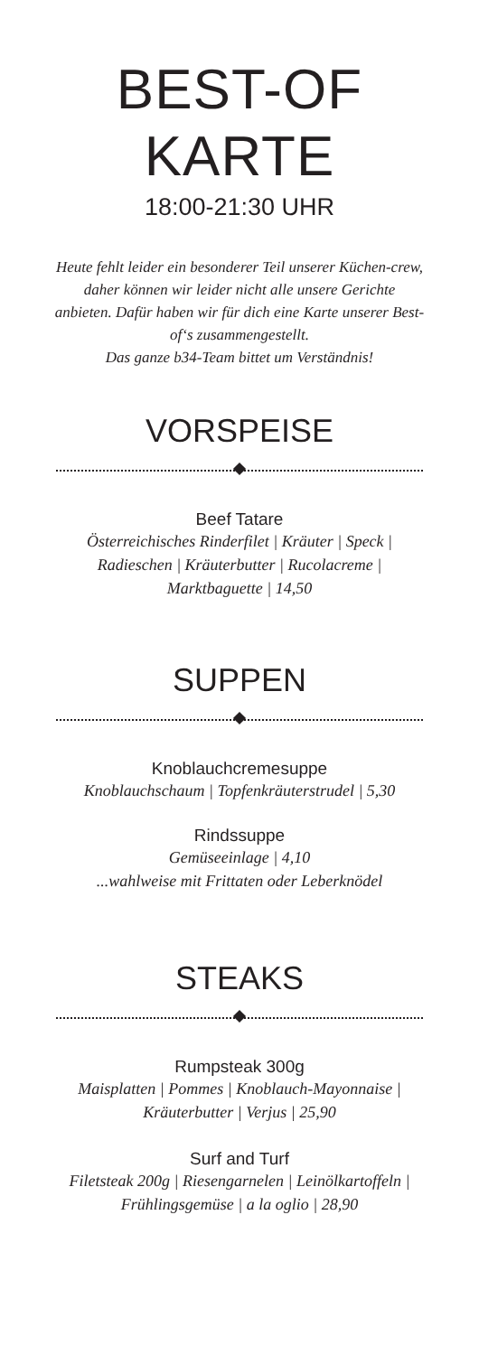BEST-OF
KARTE
18:00-21:30 UHR
Heute fehlt leider ein besonderer Teil unserer Küchen-crew, daher können wir leider nicht alle unsere Gerichte anbieten. Dafür haben wir für dich eine Karte unserer Best-of‘s zusammengestellt.
Das ganze b34-Team bittet um Verständnis!
VORSPEISE
Beef Tatare
Österreichisches Rinderfilet | Kräuter | Speck | Radieschen | Kräuterbutter | Rucolacreme | Marktbaguette | 14,50
SUPPEN
Knoblauchcremesuppe
Knoblauchschaum | Topfenkräuterstrudel | 5,30
Rindssuppe
Gemüseeinlage | 4,10
...wahlweise mit Frittaten oder Leberknödel
STEAKS
Rumpsteak 300g
Maisplatten | Pommes | Knoblauch-Mayonnaise | Kräuterbutter | Verjus | 25,90
Surf and Turf
Filetsteak 200g | Riesengarnelen | Leinölkartoffeln | Frühlingsgemüse | a la oglio | 28,90